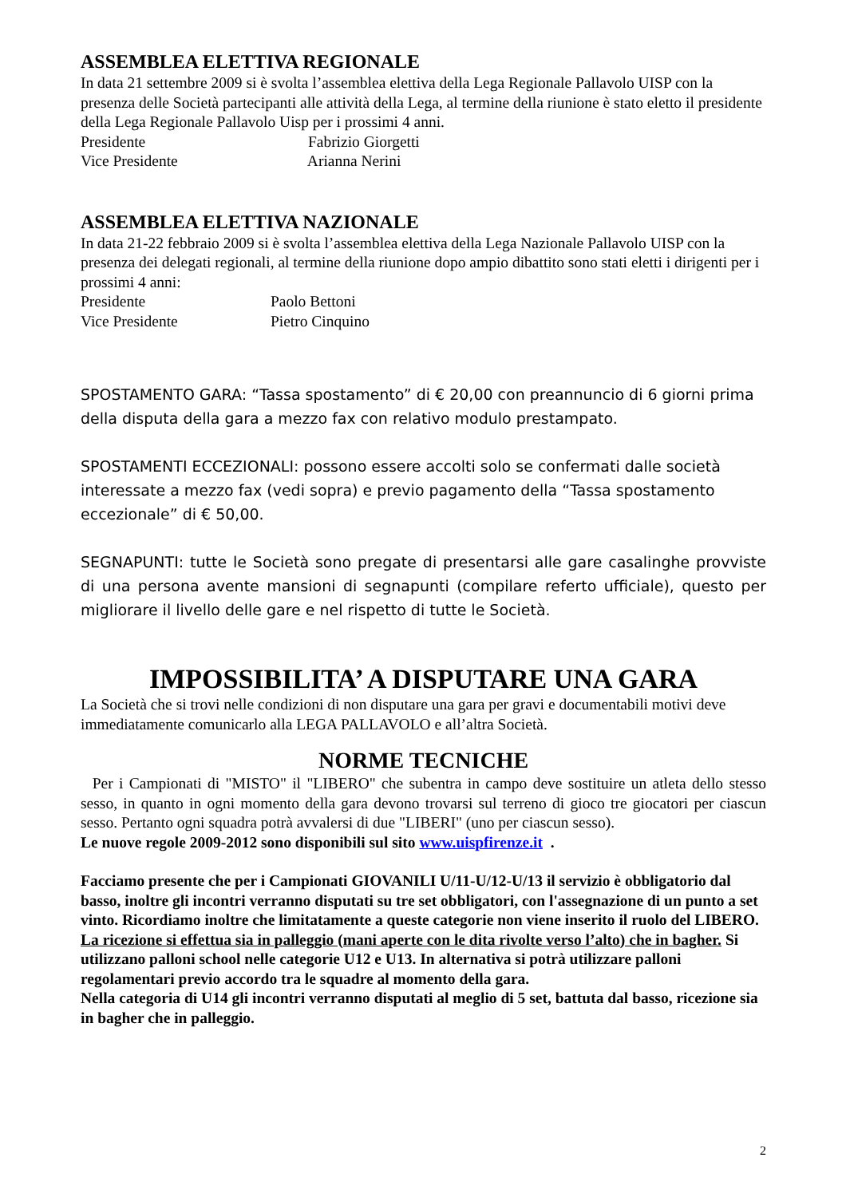ASSEMBLEA ELETTIVA REGIONALE
In data 21 settembre 2009 si è svolta l’assemblea elettiva della Lega Regionale Pallavolo UISP con la presenza delle Società partecipanti alle attività della Lega, al termine della riunione è stato eletto il presidente della Lega Regionale Pallavolo Uisp per i prossimi 4 anni.
Presidente Fabrizio Giorgetti
Vice Presidente Arianna Nerini
ASSEMBLEA ELETTIVA NAZIONALE
In data 21-22 febbraio 2009 si è svolta l’assemblea elettiva della Lega Nazionale Pallavolo UISP con la presenza dei delegati regionali, al termine della riunione dopo ampio dibattito sono stati eletti i dirigenti per i prossimi 4 anni:
Presidente Paolo Bettoni
Vice Presidente Pietro Cinquino
SPOSTAMENTO GARA: “Tassa spostamento” di € 20,00 con preannuncio di 6 giorni prima della disputa della gara a mezzo fax con relativo modulo prestampato.
SPOSTAMENTI ECCEZIONALI: possono essere accolti solo se confermati dalle società interessate a mezzo fax (vedi sopra) e previo pagamento della “Tassa spostamento eccezionale” di € 50,00.
SEGNAPUNTI: tutte le Società sono pregate di presentarsi alle gare casalinghe provviste di una persona avente mansioni di segnapunti (compilare referto ufficiale), questo per migliorare il livello delle gare e nel rispetto di tutte le Società.
IMPOSSIBILITA’ A DISPUTARE UNA GARA
La Società che si trovi nelle condizioni di non disputare una gara per gravi e documentabili motivi deve immediatamente comunicarlo alla LEGA PALLAVOLO e all’altra Società.
NORME TECNICHE
Per i Campionati di "MISTO" il "LIBERO" che subentra in campo deve sostituire un atleta dello stesso sesso, in quanto in ogni momento della gara devono trovarsi sul terreno di gioco tre giocatori per ciascun sesso. Pertanto ogni squadra potrà avvalersi di due "LIBERI" (uno per ciascun sesso).
Le nuove regole 2009-2012 sono disponibili sul sito www.uispfirenze.it .
Facciamo presente che per i Campionati GIOVANILI U/11-U/12-U/13 il servizio è obbligatorio dal basso, inoltre gli incontri verranno disputati su tre set obbligatori, con l'assegnazione di un punto a set vinto. Ricordiamo inoltre che limitatamente a queste categorie non viene inserito il ruolo del LIBERO. La ricezione si effettua sia in palleggio (mani aperte con le dita rivolte verso l’alto) che in bagher. Si utilizzano palloni school nelle categorie U12 e U13. In alternativa si potrà utilizzare palloni regolamentari previo accordo tra le squadre al momento della gara.
Nella categoria di U14 gli incontri verranno disputati al meglio di 5 set, battuta dal basso, ricezione sia in bagher che in palleggio.
2